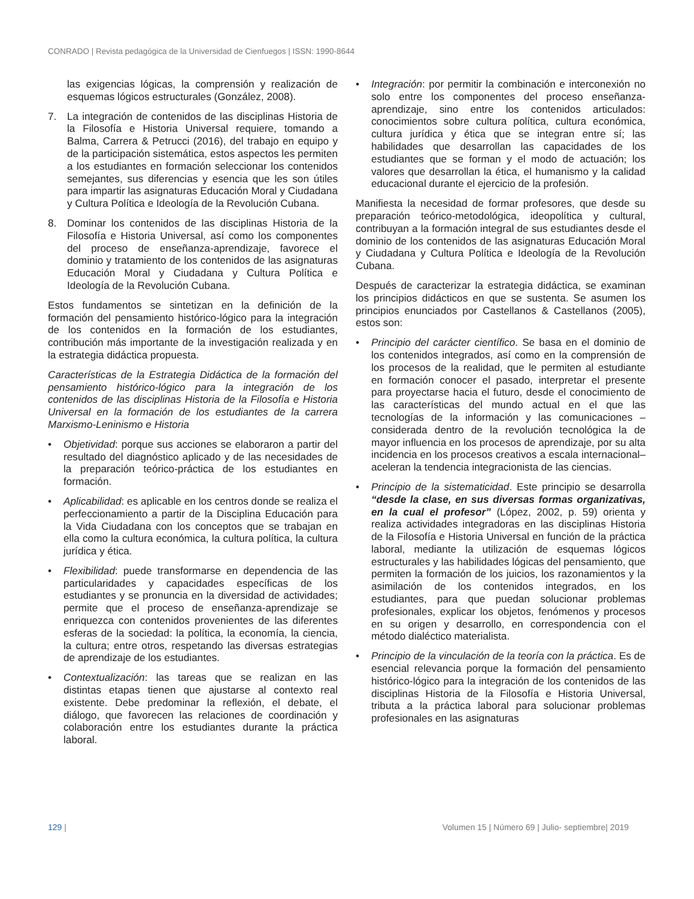CONRADO | Revista pedagógica de la Universidad de Cienfuegos | ISSN: 1990-8644
las exigencias lógicas, la comprensión y realización de esquemas lógicos estructurales (González, 2008).
7. La integración de contenidos de las disciplinas Historia de la Filosofía e Historia Universal requiere, tomando a Balma, Carrera & Petrucci (2016), del trabajo en equipo y de la participación sistemática, estos aspectos les permiten a los estudiantes en formación seleccionar los contenidos semejantes, sus diferencias y esencia que les son útiles para impartir las asignaturas Educación Moral y Ciudadana y Cultura Política e Ideología de la Revolución Cubana.
8. Dominar los contenidos de las disciplinas Historia de la Filosofía e Historia Universal, así como los componentes del proceso de enseñanza-aprendizaje, favorece el dominio y tratamiento de los contenidos de las asignaturas Educación Moral y Ciudadana y Cultura Política e Ideología de la Revolución Cubana.
Estos fundamentos se sintetizan en la definición de la formación del pensamiento histórico-lógico para la integración de los contenidos en la formación de los estudiantes, contribución más importante de la investigación realizada y en la estrategia didáctica propuesta.
Características de la Estrategia Didáctica de la formación del pensamiento histórico-lógico para la integración de los contenidos de las disciplinas Historia de la Filosofía e Historia Universal en la formación de los estudiantes de la carrera Marxismo-Leninismo e Historia
• Objetividad: porque sus acciones se elaboraron a partir del resultado del diagnóstico aplicado y de las necesidades de la preparación teórico-práctica de los estudiantes en formación.
• Aplicabilidad: es aplicable en los centros donde se realiza el perfeccionamiento a partir de la Disciplina Educación para la Vida Ciudadana con los conceptos que se trabajan en ella como la cultura económica, la cultura política, la cultura jurídica y ética.
• Flexibilidad: puede transformarse en dependencia de las particularidades y capacidades específicas de los estudiantes y se pronuncia en la diversidad de actividades; permite que el proceso de enseñanza-aprendizaje se enriquezca con contenidos provenientes de las diferentes esferas de la sociedad: la política, la economía, la ciencia, la cultura; entre otros, respetando las diversas estrategias de aprendizaje de los estudiantes.
• Contextualización: las tareas que se realizan en las distintas etapas tienen que ajustarse al contexto real existente. Debe predominar la reflexión, el debate, el diálogo, que favorecen las relaciones de coordinación y colaboración entre los estudiantes durante la práctica laboral.
• Integración: por permitir la combinación e interconexión no solo entre los componentes del proceso enseñanza-aprendizaje, sino entre los contenidos articulados: conocimientos sobre cultura política, cultura económica, cultura jurídica y ética que se integran entre sí; las habilidades que desarrollan las capacidades de los estudiantes que se forman y el modo de actuación; los valores que desarrollan la ética, el humanismo y la calidad educacional durante el ejercicio de la profesión.
Manifiesta la necesidad de formar profesores, que desde su preparación teórico-metodológica, ideopolítica y cultural, contribuyan a la formación integral de sus estudiantes desde el dominio de los contenidos de las asignaturas Educación Moral y Ciudadana y Cultura Política e Ideología de la Revolución Cubana.
Después de caracterizar la estrategia didáctica, se examinan los principios didácticos en que se sustenta. Se asumen los principios enunciados por Castellanos & Castellanos (2005), estos son:
• Principio del carácter científico. Se basa en el dominio de los contenidos integrados, así como en la comprensión de los procesos de la realidad, que le permiten al estudiante en formación conocer el pasado, interpretar el presente para proyectarse hacia el futuro, desde el conocimiento de las características del mundo actual en el que las tecnologías de la información y las comunicaciones –considerada dentro de la revolución tecnológica la de mayor influencia en los procesos de aprendizaje, por su alta incidencia en los procesos creativos a escala internacional– aceleran la tendencia integracionista de las ciencias.
• Principio de la sistematicidad. Este principio se desarrolla “desde la clase, en sus diversas formas organizativas, en la cual el profesor” (López, 2002, p. 59) orienta y realiza actividades integradoras en las disciplinas Historia de la Filosofía e Historia Universal en función de la práctica laboral, mediante la utilización de esquemas lógicos estructurales y las habilidades lógicas del pensamiento, que permiten la formación de los juicios, los razonamientos y la asimilación de los contenidos integrados, en los estudiantes, para que puedan solucionar problemas profesionales, explicar los objetos, fenómenos y procesos en su origen y desarrollo, en correspondencia con el método dialéctico materialista.
• Principio de la vinculación de la teoría con la práctica. Es de esencial relevancia porque la formación del pensamiento histórico-lógico para la integración de los contenidos de las disciplinas Historia de la Filosofía e Historia Universal, tributa a la práctica laboral para solucionar problemas profesionales en las asignaturas
129 | Volumen 15 | Número 69 | Julio- septiembre| 2019